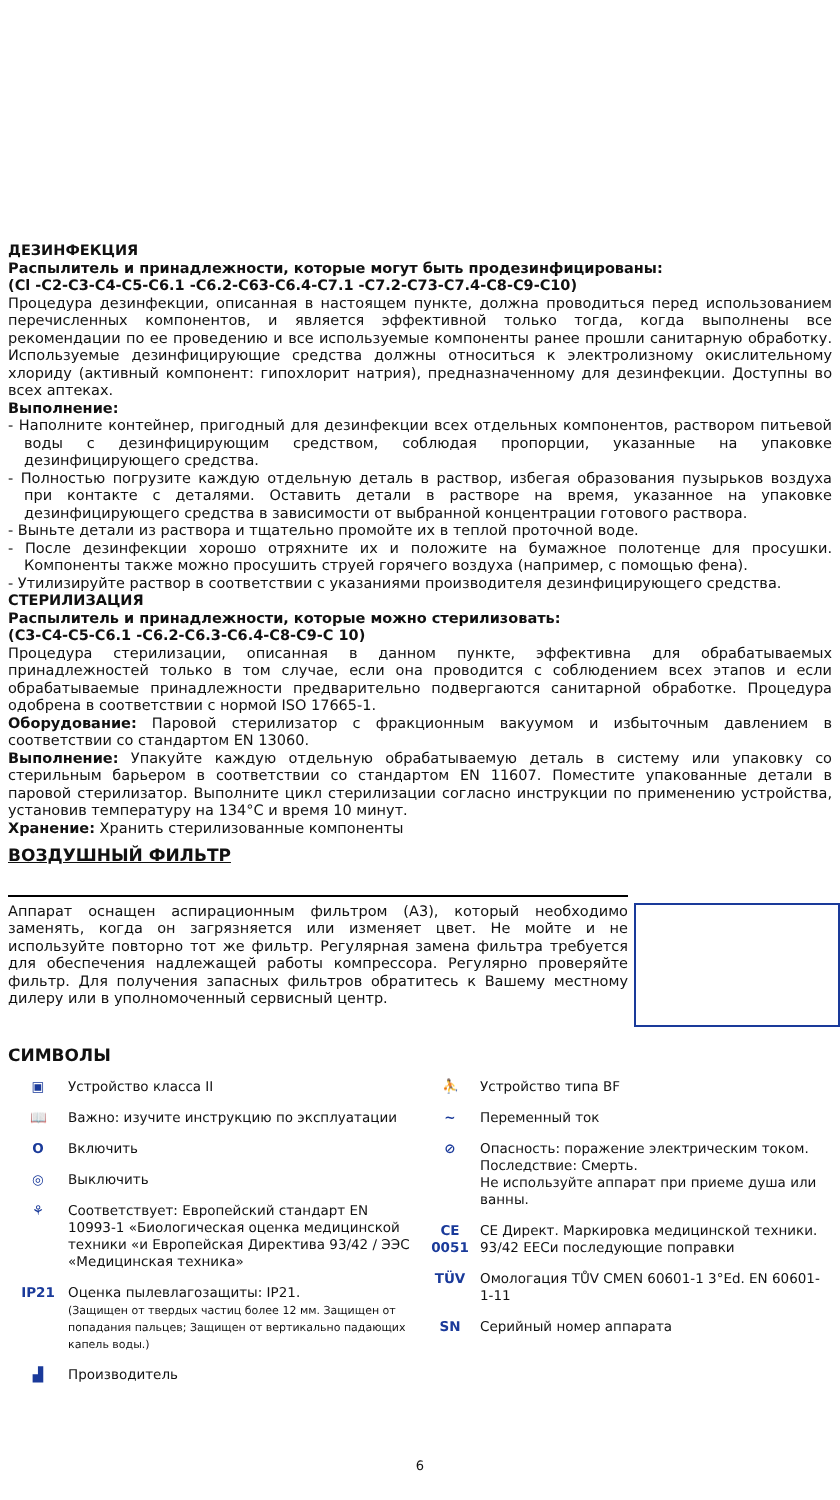ДЕЗИНФЕКЦИЯ
Распылитель и принадлежности, которые могут быть продезинфицированы:
(Cl -C2-C3-C4-C5-C6.1 -C6.2-C63-C6.4-C7.1 -C7.2-C73-C7.4-C8-C9-C10)
Процедура дезинфекции, описанная в настоящем пункте, должна проводиться перед использованием перечисленных компонентов, и является эффективной только тогда, когда выполнены все рекомендации по ее проведению и все используемые компоненты ранее прошли санитарную обработку. Используемые дезинфицирующие средства должны относиться к электролизному окислительному хлориду (активный компонент: гипохлорит натрия), предназначенному для дезинфекции. Доступны во всех аптеках.
Выполнение:
- Наполните контейнер, пригодный для дезинфекции всех отдельных компонентов, раствором питьевой воды с дезинфицирующим средством, соблюдая пропорции, указанные на упаковке дезинфицирующего средства.
- Полностью погрузите каждую отдельную деталь в раствор, избегая образования пузырьков воздуха при контакте с деталями. Оставить детали в растворе на время, указанное на упаковке дезинфицирующего средства в зависимости от выбранной концентрации готового раствора.
- Выньте детали из раствора и тщательно промойте их в теплой проточной воде.
- После дезинфекции хорошо отряхните их и положите на бумажное полотенце для просушки. Компоненты также можно просушить струей горячего воздуха (например, с помощью фена).
- Утилизируйте раствор в соответствии с указаниями производителя дезинфицирующего средства.
СТЕРИЛИЗАЦИЯ
Распылитель и принадлежности, которые можно стерилизовать:
(C3-C4-C5-C6.1 -C6.2-C6.3-C6.4-C8-C9-C 10)
Процедура стерилизации, описанная в данном пункте, эффективна для обрабатываемых принадлежностей только в том случае, если она проводится с соблюдением всех этапов и если обрабатываемые принадлежности предварительно подвергаются санитарной обработке. Процедура одобрена в соответствии с нормой ISO 17665-1.
Оборудование: Паровой стерилизатор с фракционным вакуумом и избыточным давлением в соответствии со стандартом EN 13060.
Выполнение: Упакуйте каждую отдельную обрабатываемую деталь в систему или упаковку со стерильным барьером в соответствии со стандартом EN 11607. Поместите упакованные детали в паровой стерилизатор. Выполните цикл стерилизации согласно инструкции по применению устройства, установив температуру на 134°C и время 10 минут.
Хранение: Хранить стерилизованные компоненты
ВОЗДУШНЫЙ ФИЛЬТР
Аппарат оснащен аспирационным фильтром (A3), который необходимо заменять, когда он загрязняется или изменяет цвет. Не мойте и не используйте повторно тот же фильтр. Регулярная замена фильтра требуется для обеспечения надлежащей работы компрессора. Регулярно проверяйте фильтр. Для получения запасных фильтров обратитесь к Вашему местному дилеру или в уполномоченный сервисный центр.
СИМВОЛЫ
▣ Устройство класса II
📖 Важно: изучите инструкцию по эксплуатации
O Включить
◎ Выключить
⚘ Соответствует: Европейский стандарт EN 10993-1 «Биологическая оценка медицинской техники «и Европейская Директива 93/42 / ЭЭС «Медицинская техника»
IP21 Оценка пылевлагозащиты: IP21.
(Защищен от твердых частиц более 12 мм. Защищен от попадания пальцев; Защищен от вертикально падающих капель воды.)
▟ Производитель
⛹ Устройство типа BF
~ Переменный ток
⊘ Опасность: поражение электрическим током.
Последствие: Смерть.
Не используйте аппарат при приеме душа или ванны.
CE 0051 CE Директ. Маркировка медицинской техники.
93/42 EECи последующие поправки
TÜV Омологация TŮV CMEN 60601-1 3°Ed. EN 60601-1-11
SN Серийный номер аппарата
6